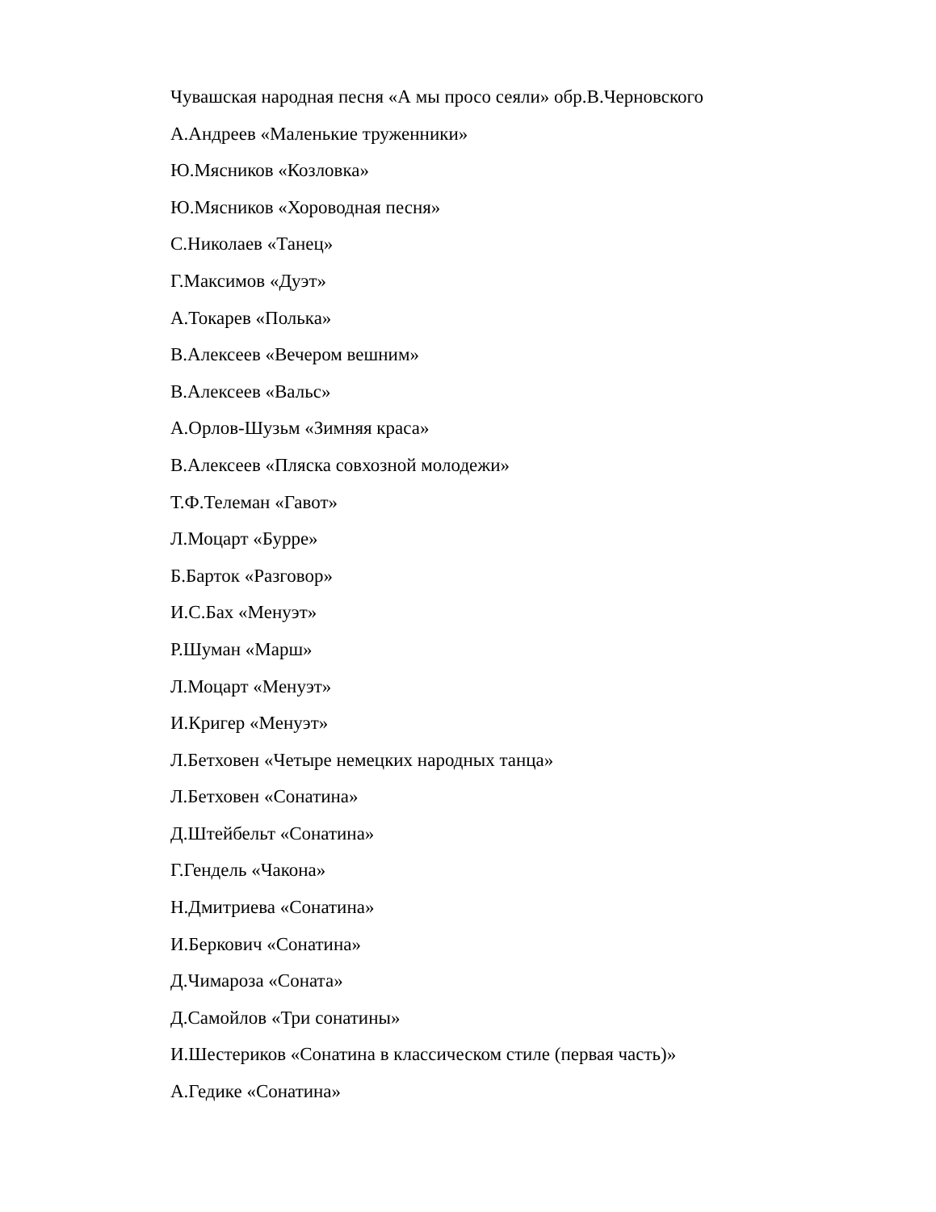Чувашская народная песня «А мы просо сеяли» обр.В.Черновского
А.Андреев «Маленькие труженники»
Ю.Мясников «Козловка»
Ю.Мясников «Хороводная песня»
С.Николаев «Танец»
Г.Максимов «Дуэт»
А.Токарев «Полька»
В.Алексеев «Вечером вешним»
В.Алексеев «Вальс»
А.Орлов-Шузьм «Зимняя краса»
В.Алексеев «Пляска совхозной молодежи»
Т.Ф.Телеман «Гавот»
Л.Моцарт «Бурре»
Б.Барток «Разговор»
И.С.Бах «Менуэт»
Р.Шуман «Марш»
Л.Моцарт «Менуэт»
И.Кригер «Менуэт»
Л.Бетховен «Четыре немецких народных танца»
Л.Бетховен «Сонатина»
Д.Штейбельт «Сонатина»
Г.Гендель «Чакона»
Н.Дмитриева «Сонатина»
И.Беркович «Сонатина»
Д.Чимароза «Соната»
Д.Самойлов «Три сонатины»
И.Шестериков «Сонатина в классическом стиле (первая часть)»
А.Гедике «Сонатина»